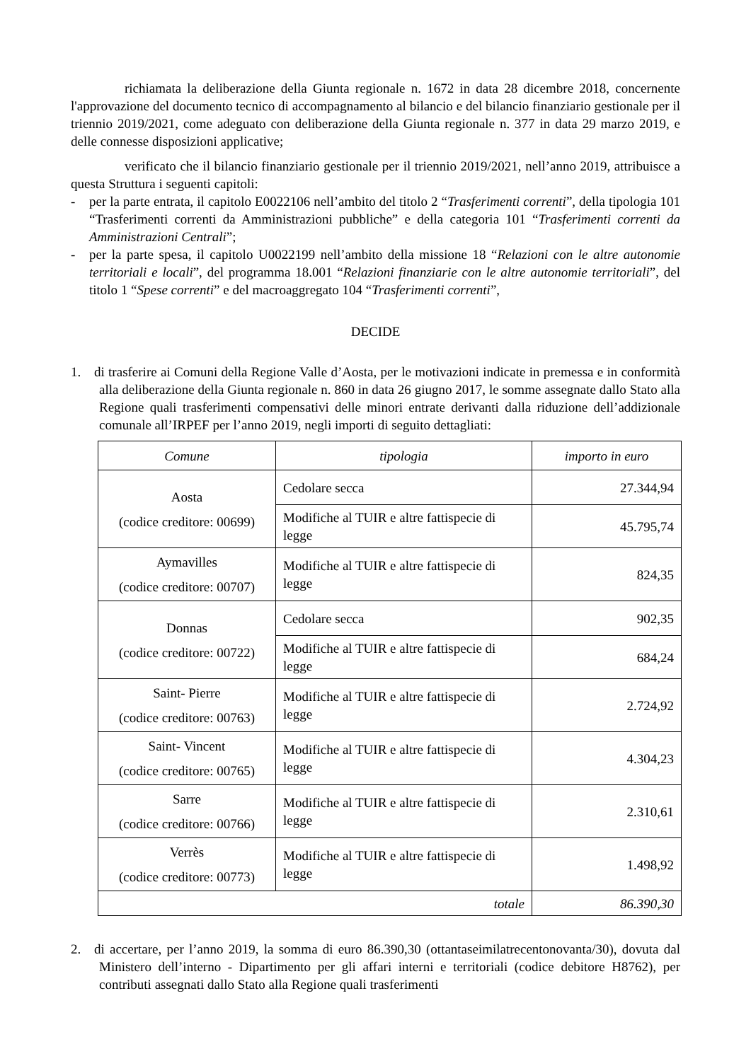richiamata la deliberazione della Giunta regionale n. 1672 in data 28 dicembre 2018, concernente l'approvazione del documento tecnico di accompagnamento al bilancio e del bilancio finanziario gestionale per il triennio 2019/2021, come adeguato con deliberazione della Giunta regionale n. 377 in data 29 marzo 2019, e delle connesse disposizioni applicative;
verificato che il bilancio finanziario gestionale per il triennio 2019/2021, nell’anno 2019, attribuisce a questa Struttura i seguenti capitoli:
- per la parte entrata, il capitolo E0022106 nell’ambito del titolo 2 “Trasferimenti correnti”, della tipologia 101 “Trasferimenti correnti da Amministrazioni pubbliche” e della categoria 101 “Trasferimenti correnti da Amministrazioni Centrali”;
- per la parte spesa, il capitolo U0022199 nell’ambito della missione 18 “Relazioni con le altre autonomie territoriali e locali”, del programma 18.001 “Relazioni finanziarie con le altre autonomie territoriali”, del titolo 1 “Spese correnti” e del macroaggregato 104 “Trasferimenti correnti”,
DECIDE
1. di trasferire ai Comuni della Regione Valle d’Aosta, per le motivazioni indicate in premessa e in conformità alla deliberazione della Giunta regionale n. 860 in data 26 giugno 2017, le somme assegnate dallo Stato alla Regione quali trasferimenti compensativi delle minori entrate derivanti dalla riduzione dell’addizionale comunale all’IRPEF per l’anno 2019, negli importi di seguito dettagliati:
| Comune | tipologia | importo in euro |
| --- | --- | --- |
| Aosta (codice creditore: 00699) | Cedolare secca | 27.344,94 |
| | Modifiche al TUIR e altre fattispecie di legge | 45.795,74 |
| Aymavilles (codice creditore: 00707) | Modifiche al TUIR e altre fattispecie di legge | 824,35 |
| Donnas (codice creditore: 00722) | Cedolare secca | 902,35 |
| | Modifiche al TUIR e altre fattispecie di legge | 684,24 |
| Saint- Pierre (codice creditore: 00763) | Modifiche al TUIR e altre fattispecie di legge | 2.724,92 |
| Saint- Vincent (codice creditore: 00765) | Modifiche al TUIR e altre fattispecie di legge | 4.304,23 |
| Sarre (codice creditore: 00766) | Modifiche al TUIR e altre fattispecie di legge | 2.310,61 |
| Verrès (codice creditore: 00773) | Modifiche al TUIR e altre fattispecie di legge | 1.498,92 |
| totale | | 86.390,30 |
2. di accertare, per l’anno 2019, la somma di euro 86.390,30 (ottantaseimilatrecentonovanta/30), dovuta dal Ministero dell’interno - Dipartimento per gli affari interni e territoriali (codice debitore H8762), per contributi assegnati dallo Stato alla Regione quali trasferimenti